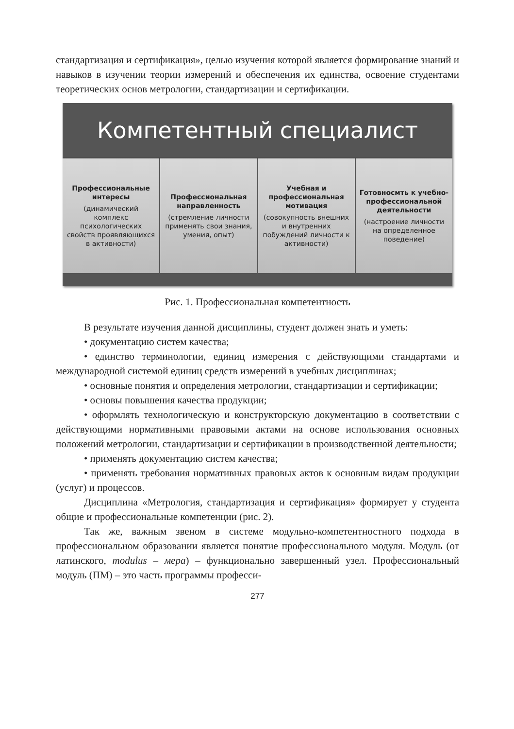стандартизация и сертификация», целью изучения которой является формирование знаний и навыков в изучении теории измерений и обеспечения их единства, освоение студентами теоретических основ метрологии, стандартизации и сертификации.
Компетентный специалист
Профессиональные интересы
(динамический комплекс психологических свойств проявляющихся в активности)
Профессиональная направленность
(стремление личности применять свои знания, умения, опыт)
Учебная и профессиональная мотивация
(совокупность внешних и внутренних побуждений личности к активности)
Готовносмть к учебно-профессиональной деятельности
(настроение личности на определенное поведение)
Рис. 1. Профессиональная компетентность
В результате изучения данной дисциплины, студент должен знать и уметь:
• документацию систем качества;
• единство терминологии, единиц измерения с действующими стандартами и международной системой единиц средств измерений в учебных дисциплинах;
• основные понятия и определения метрологии, стандартизации и сертификации;
• основы повышения качества продукции;
• оформлять технологическую и конструкторскую документацию в соответствии с действующими нормативными правовыми актами на основе использования основных положений метрологии, стандартизации и сертификации в производственной деятельности;
• применять документацию систем качества;
• применять требования нормативных правовых актов к основным видам продукции (услуг) и процессов.
Дисциплина «Метрология, стандартизация и сертификация» формирует у студента общие и профессиональные компетенции (рис. 2).
Так же, важным звеном в системе модульно-компетентностного подхода в профессиональном образовании является понятие профессионального модуля. Модуль (от латинского, modulus – мера) – функционально завершенный узел. Профессиональный модуль (ПМ) – это часть программы професси-
277